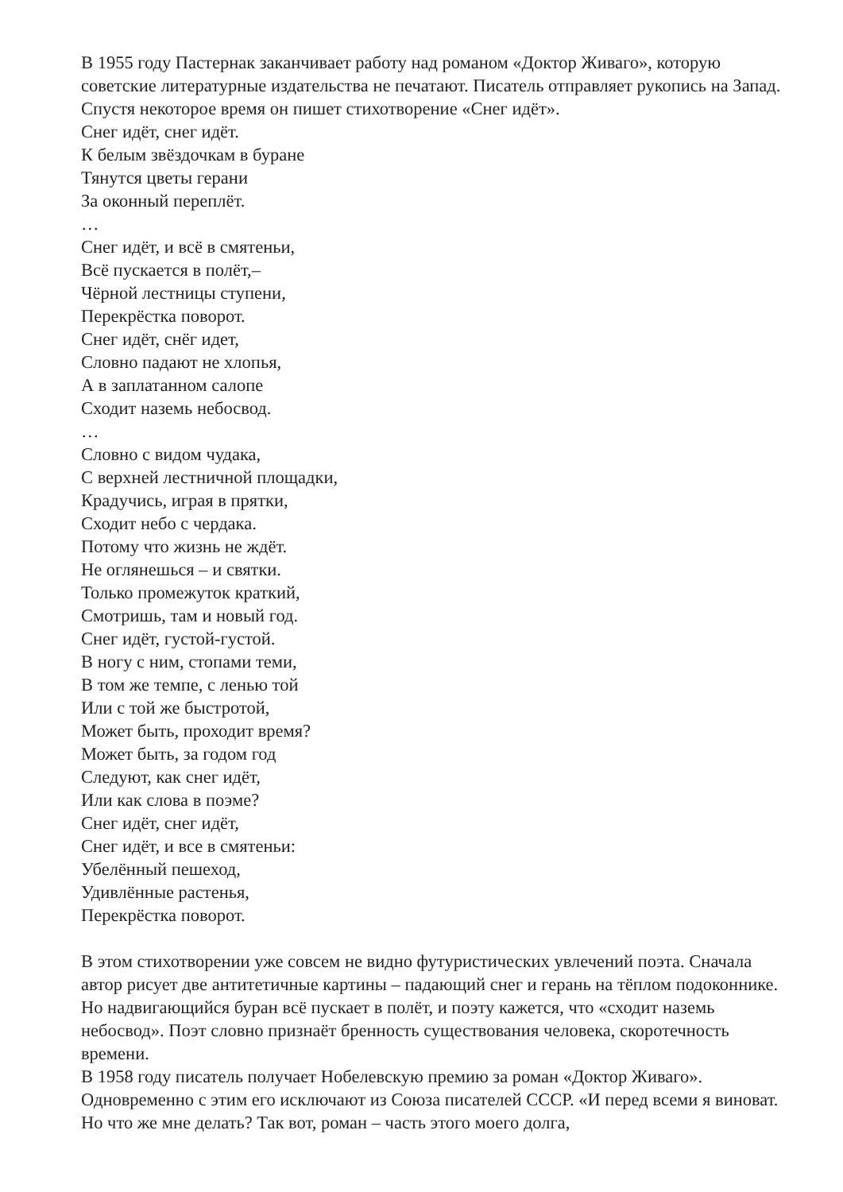В 1955 году Пастернак заканчивает работу над романом «Доктор Живаго», которую советские литературные издательства не печатают. Писатель отправляет рукопись на Запад. Спустя некоторое время он пишет стихотворение «Снег идёт».
Снег идёт, снег идёт.
К белым звёздочкам в буране
Тянутся цветы герани
За оконный переплёт.
…
Снег идёт, и всё в смятеньи,
Всё пускается в полёт,–
Чёрной лестницы ступени,
Перекрёстка поворот.
Снег идёт, снёг идет,
Словно падают не хлопья,
А в заплатанном салопе
Сходит наземь небосвод.
…
Словно с видом чудака,
С верхней лестничной площадки,
Крадучись, играя в прятки,
Сходит небо с чердака.
Потому что жизнь не ждёт.
Не оглянешься – и святки.
Только промежуток краткий,
Смотришь, там и новый год.
Снег идёт, густой-густой.
В ногу с ним, стопами теми,
В том же темпе, с ленью той
Или с той же быстротой,
Может быть, проходит время?
Может быть, за годом год
Следуют, как снег идёт,
Или как слова в поэме?
Снег идёт, снег идёт,
Снег идёт, и все в смятеньи:
Убелённый пешеход,
Удивлённые растенья,
Перекрёстка поворот.
В этом стихотворении уже совсем не видно футуристических увлечений поэта. Сначала автор рисует две антитетичные картины – падающий снег и герань на тёплом подоконнике. Но надвигающийся буран всё пускает в полёт, и поэту кажется, что «сходит наземь небосвод». Поэт словно признаёт бренность существования человека, скоротечность времени.
В 1958 году писатель получает Нобелевскую премию за роман «Доктор Живаго». Одновременно с этим его исключают из Союза писателей СССР. «И перед всеми я виноват. Но что же мне делать? Так вот, роман – часть этого моего долга,